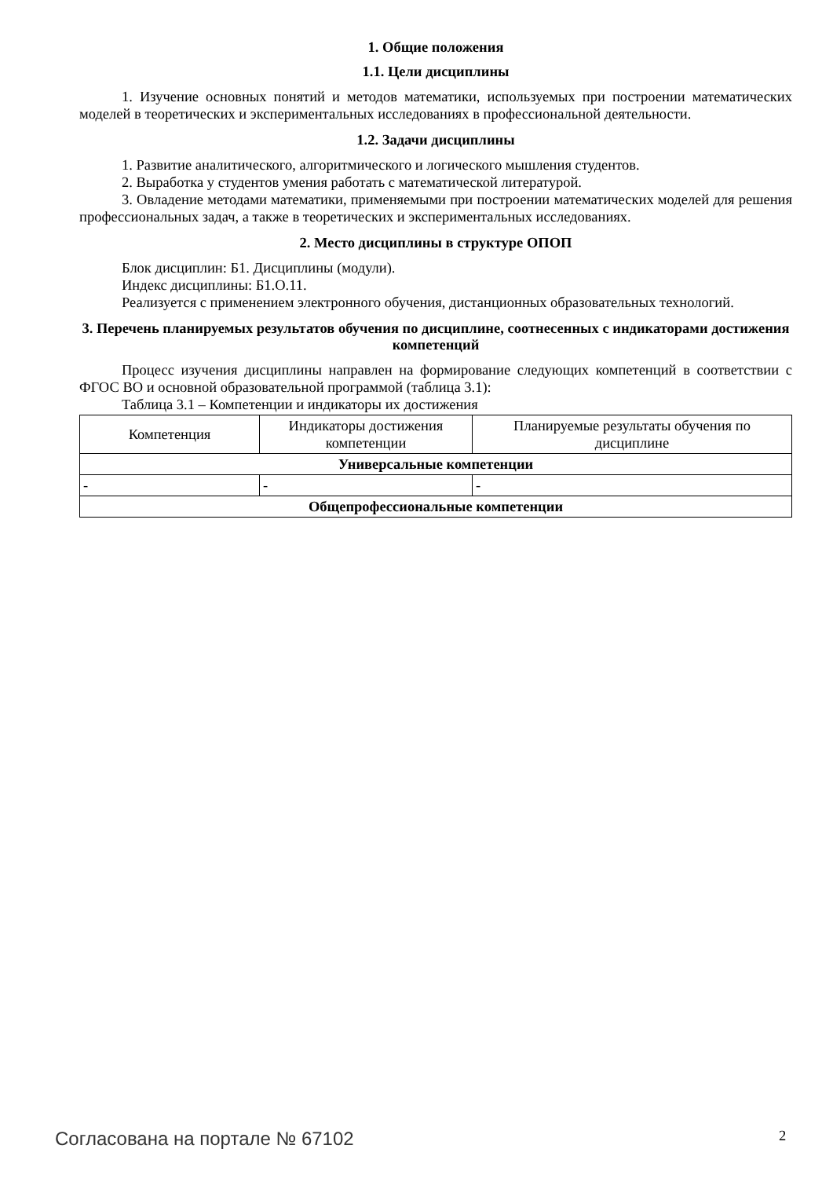1. Общие положения
1.1. Цели дисциплины
1. Изучение основных понятий и методов математики, используемых при построении математических моделей в теоретических и экспериментальных исследованиях в профессиональной деятельности.
1.2. Задачи дисциплины
1. Развитие аналитического, алгоритмического и логического мышления студентов.
2. Выработка у студентов умения работать с математической литературой.
3. Овладение методами математики, применяемыми при построении математических моделей для решения профессиональных задач, а также в теоретических и экспериментальных исследованиях.
2. Место дисциплины в структуре ОПОП
Блок дисциплин: Б1. Дисциплины (модули).
Индекс дисциплины: Б1.О.11.
Реализуется с применением электронного обучения, дистанционных образовательных технологий.
3. Перечень планируемых результатов обучения по дисциплине, соотнесенных с индикаторами достижения компетенций
Процесс изучения дисциплины направлен на формирование следующих компетенций в соответствии с ФГОС ВО и основной образовательной программой (таблица 3.1):
Таблица 3.1 – Компетенции и индикаторы их достижения
| Компетенция | Индикаторы достижения компетенции | Планируемые результаты обучения по дисциплине |
| --- | --- | --- |
| Универсальные компетенции | | |
| - | - | - |
| Общепрофессиональные компетенции | | |
Согласована на портале № 67102 2